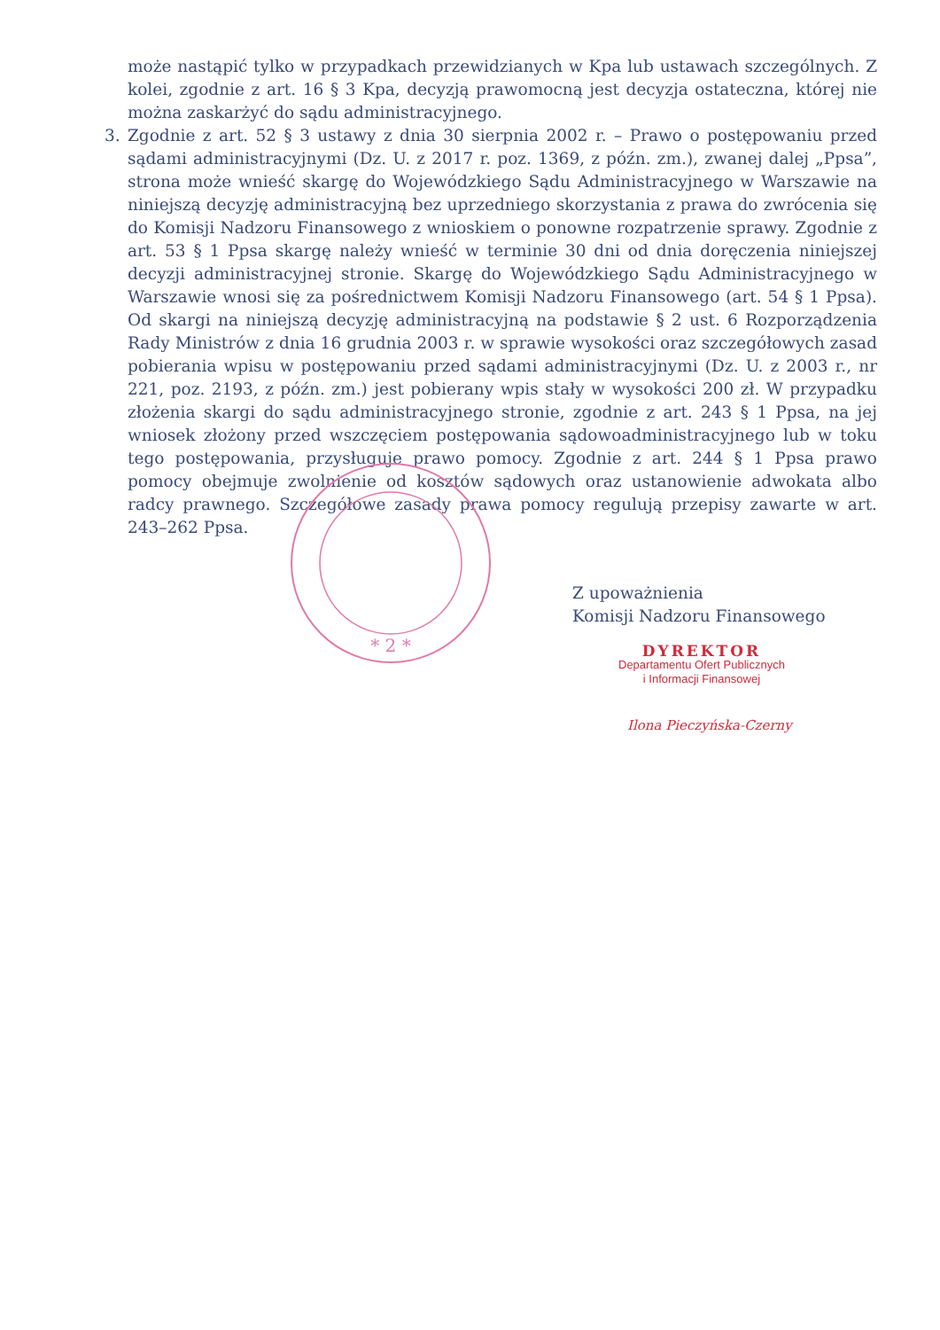może nastąpić tylko w przypadkach przewidzianych w Kpa lub ustawach szczególnych. Z kolei, zgodnie z art. 16 § 3 Kpa, decyzją prawomocną jest decyzja ostateczna, której nie można zaskarżyć do sądu administracyjnego.
3. Zgodnie z art. 52 § 3 ustawy z dnia 30 sierpnia 2002 r. – Prawo o postępowaniu przed sądami administracyjnymi (Dz. U. z 2017 r. poz. 1369, z późn. zm.), zwanej dalej „Ppsa”, strona może wnieść skargę do Wojewódzkiego Sądu Administracyjnego w Warszawie na niniejszą decyzję administracyjną bez uprzedniego skorzystania z prawa do zwrócenia się do Komisji Nadzoru Finansowego z wnioskiem o ponowne rozpatrzenie sprawy. Zgodnie z art. 53 § 1 Ppsa skargę należy wnieść w terminie 30 dni od dnia doręczenia niniejszej decyzji administracyjnej stronie. Skargę do Wojewódzkiego Sądu Administracyjnego w Warszawie wnosi się za pośrednictwem Komisji Nadzoru Finansowego (art. 54 § 1 Ppsa). Od skargi na niniejszą decyzję administracyjną na podstawie § 2 ust. 6 Rozporządzenia Rady Ministrów z dnia 16 grudnia 2003 r. w sprawie wysokości oraz szczegółowych zasad pobierania wpisu w postępowaniu przed sądami administracyjnymi (Dz. U. z 2003 r., nr 221, poz. 2193, z późn. zm.) jest pobierany wpis stały w wysokości 200 zł. W przypadku złożenia skargi do sądu administracyjnego stronie, zgodnie z art. 243 § 1 Ppsa, na jej wniosek złożony przed wszczęciem postępowania sądowoadministracyjnego lub w toku tego postępowania, przysługuje prawo pomocy. Zgodnie z art. 244 § 1 Ppsa prawo pomocy obejmuje zwolnienie od kosztów sądowych oraz ustanowienie adwokata albo radcy prawnego. Szczegółowe zasady prawa pomocy regulują przepisy zawarte w art. 243–262 Ppsa.
* 2 *
Z upoważnienia
Komisji Nadzoru Finansowego
DYREKTOR
Departamentu Ofert Publicznych
i Informacji Finansowej
Ilona Pieczyńska-Czerny